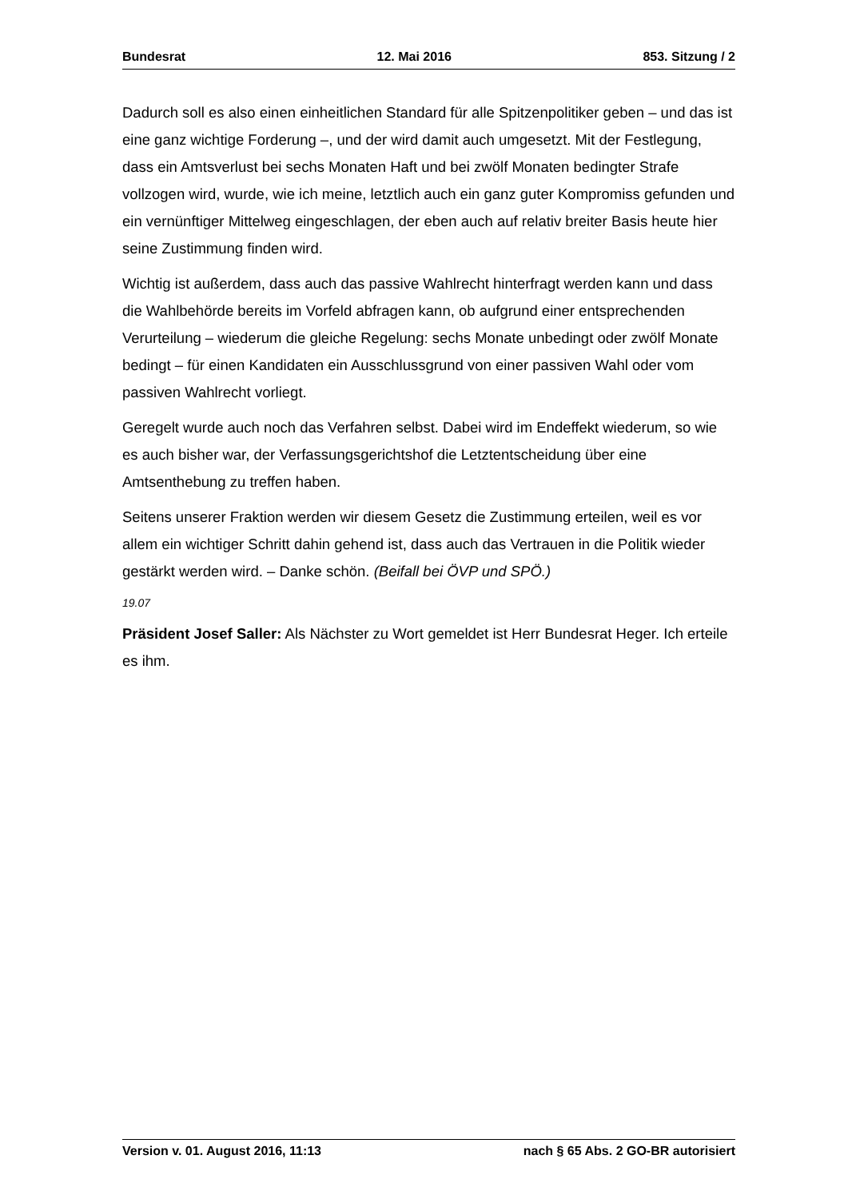Bundesrat 12. Mai 2016 853. Sitzung / 2
Dadurch soll es also einen einheitlichen Standard für alle Spitzenpolitiker geben – und das ist eine ganz wichtige Forderung –, und der wird damit auch umgesetzt. Mit der Festlegung, dass ein Amtsverlust bei sechs Monaten Haft und bei zwölf Monaten bedingter Strafe vollzogen wird, wurde, wie ich meine, letztlich auch ein ganz guter Kompromiss gefunden und ein vernünftiger Mittelweg eingeschlagen, der eben auch auf relativ breiter Basis heute hier seine Zustimmung finden wird.
Wichtig ist außerdem, dass auch das passive Wahlrecht hinterfragt werden kann und dass die Wahlbehörde bereits im Vorfeld abfragen kann, ob aufgrund einer entsprechenden Verurteilung – wiederum die gleiche Regelung: sechs Monate unbedingt oder zwölf Monate bedingt – für einen Kandidaten ein Ausschlussgrund von einer passiven Wahl oder vom passiven Wahlrecht vorliegt.
Geregelt wurde auch noch das Verfahren selbst. Dabei wird im Endeffekt wiederum, so wie es auch bisher war, der Verfassungsgerichtshof die Letztentscheidung über eine Amtsenthebung zu treffen haben.
Seitens unserer Fraktion werden wir diesem Gesetz die Zustimmung erteilen, weil es vor allem ein wichtiger Schritt dahin gehend ist, dass auch das Vertrauen in die Politik wieder gestärkt werden wird. – Danke schön. (Beifall bei ÖVP und SPÖ.)
19.07
Präsident Josef Saller: Als Nächster zu Wort gemeldet ist Herr Bundesrat Heger. Ich erteile es ihm.
Version v. 01. August 2016, 11:13 nach § 65 Abs. 2 GO-BR autorisiert